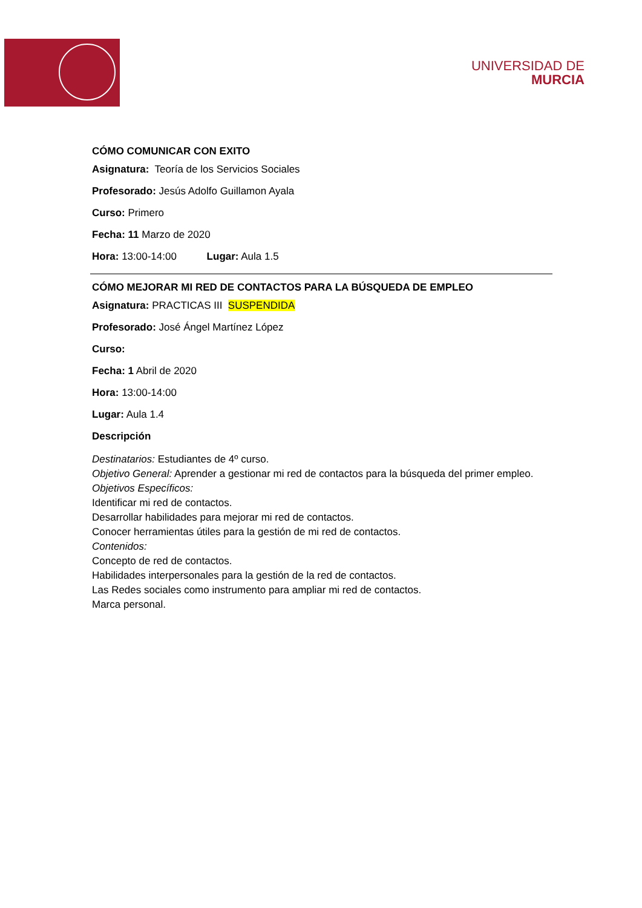UNIVERSIDAD DE
MURCIA
CÓMO COMUNICAR CON EXITO
Asignatura: Teoría de los Servicios Sociales
Profesorado: Jesús Adolfo Guillamon Ayala
Curso: Primero
Fecha: 11 Marzo de 2020
Hora: 13:00-14:00 Lugar: Aula 1.5
CÓMO MEJORAR MI RED DE CONTACTOS PARA LA BÚSQUEDA DE EMPLEO
Asignatura: PRACTICAS III SUSPENDIDA
Profesorado: José Ángel Martínez López
Curso:
Fecha: 1 Abril de 2020
Hora: 13:00-14:00
Lugar: Aula 1.4
Descripción
Destinatarios: Estudiantes de 4º curso.
Objetivo General: Aprender a gestionar mi red de contactos para la búsqueda del primer empleo.
Objetivos Específicos:
Identificar mi red de contactos.
Desarrollar habilidades para mejorar mi red de contactos.
Conocer herramientas útiles para la gestión de mi red de contactos.
Contenidos:
Concepto de red de contactos.
Habilidades interpersonales para la gestión de la red de contactos.
Las Redes sociales como instrumento para ampliar mi red de contactos.
Marca personal.